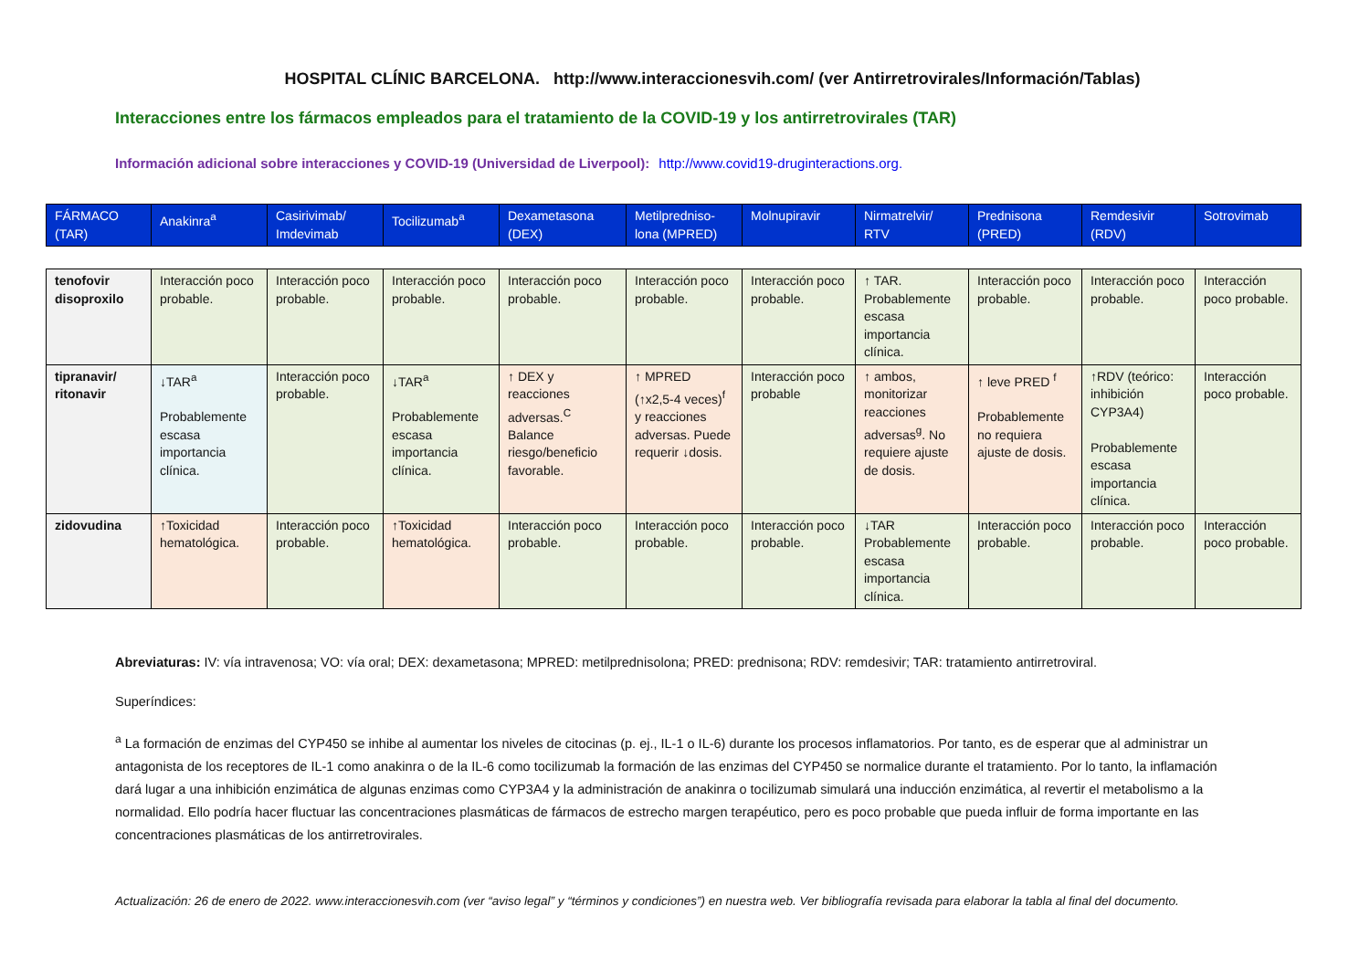HOSPITAL CLÍNIC BARCELONA. http://www.interaccionesvih.com/ (ver Antirretrovirales/Información/Tablas)
Interacciones entre los fármacos empleados para el tratamiento de la COVID-19 y los antirretrovirales (TAR)
Información adicional sobre interacciones y COVID-19 (Universidad de Liverpool): http://www.covid19-druginteractions.org.
| FÁRMACO (TAR) | Anakinra<sup>a</sup> | Casirivimab/ Imdevimab | Tocilizumab<sup>a</sup> | Dexametasona (DEX) | Metilpredniso-lona (MPRED) | Molnupiravir | Nirmatrelvir/ RTV | Prednisona (PRED) | Remdesivir (RDV) | Sotrovimab |
| --- | --- | --- | --- | --- | --- | --- | --- | --- | --- | --- |
| tenofovir disoproxilo | Interacción poco probable. | Interacción poco probable. | Interacción poco probable. | Interacción poco probable. | Interacción poco probable. | Interacción poco probable. | ↑ TAR. Probablemente escasa importancia clínica. | Interacción poco probable. | Interacción poco probable. | Interacción poco probable. |
| tipranavir/ ritonavir | ↓TAR<sup>a</sup> Probablemente escasa importancia clínica. | Interacción poco probable. | ↓TAR<sup>a</sup> Probablemente escasa importancia clínica. | ↑ DEX y reacciones adversas.<sup>C</sup> Balance riesgo/beneficio favorable. | ↑ MPRED (↑x2,5-4 veces)<sup>f</sup> y reacciones adversas. Puede requerir ↓dosis. | Interacción poco probable | ↑ ambos, monitorizar reacciones adversas<sup>g</sup>. No requiere ajuste de dosis. | ↑ leve PRED <sup>f</sup> Probablemente no requiera ajuste de dosis. | ↑RDV (teórico: inhibición CYP3A4) Probablemente escasa importancia clínica. | Interacción poco probable. |
| zidovudina | ↑Toxicidad hematológica. | Interacción poco probable. | ↑Toxicidad hematológica. | Interacción poco probable. | Interacción poco probable. | Interacción poco probable. | ↓TAR Probablemente escasa importancia clínica. | Interacción poco probable. | Interacción poco probable. | Interacción poco probable. |
Abreviaturas: IV: vía intravenosa; VO: vía oral; DEX: dexametasona; MPRED: metilprednisolona; PRED: prednisona; RDV: remdesivir; TAR: tratamiento antirretroviral.
Superíndices:
<sup>a</sup> La formación de enzimas del CYP450 se inhibe al aumentar los niveles de citocinas (p. ej., IL-1 o IL-6) durante los procesos inflamatorios. Por tanto, es de esperar que al administrar un antagonista de los receptores de IL-1 como anakinra o de la IL-6 como tocilizumab la formación de las enzimas del CYP450 se normalice durante el tratamiento. Por lo tanto, la inflamación dará lugar a una inhibición enzimática de algunas enzimas como CYP3A4 y la administración de anakinra o tocilizumab simulará una inducción enzimática, al revertir el metabolismo a la normalidad. Ello podría hacer fluctuar las concentraciones plasmáticas de fármacos de estrecho margen terapéutico, pero es poco probable que pueda influir de forma importante en las concentraciones plasmáticas de los antirretrovirales.
Actualización: 26 de enero de 2022. www.interaccionesvih.com (ver “aviso legal” y “términos y condiciones”) en nuestra web. Ver bibliografía revisada para elaborar la tabla al final del documento.